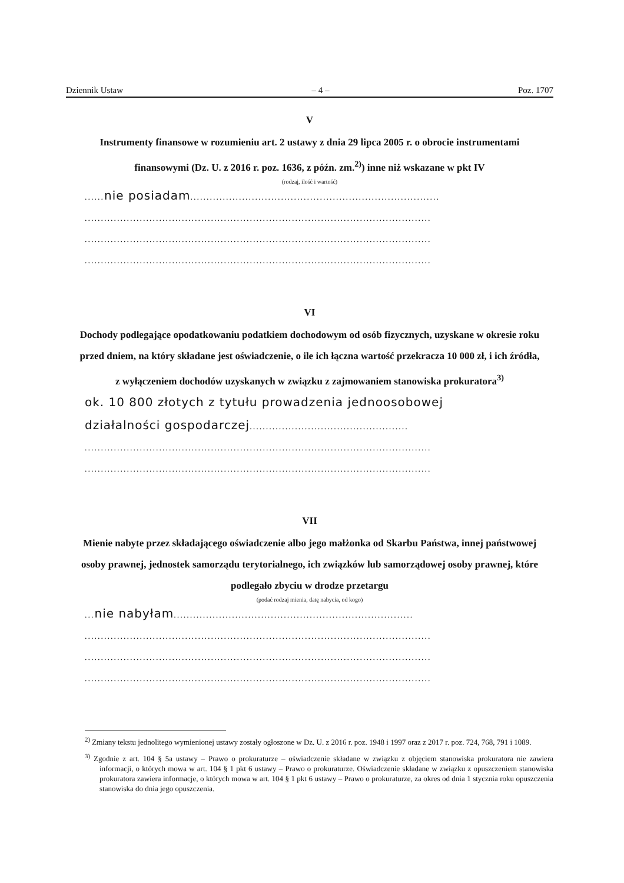Dziennik Ustaw – 4 – Poz. 1707
V
Instrumenty finansowe w rozumieniu art. 2 ustawy z dnia 29 lipca 2005 r. o obrocie instrumentami finansowymi (Dz. U. z 2016 r. poz. 1636, z późn. zm.<sup>2)</sup>) inne niż wskazane w pkt IV
(rodzaj, ilość i wartość)
......nie posiadam.............................................................................
...........................................................................................................
...........................................................................................................
...........................................................................................................
VI
Dochody podlegające opodatkowaniu podatkiem dochodowym od osób fizycznych, uzyskane w okresie roku przed dniem, na który składane jest oświadczenie, o ile ich łączna wartość przekracza 10 000 zł, i ich źródła, z wyłączeniem dochodów uzyskanych w związku z zajmowaniem stanowiska prokuratora<sup>3)</sup>
ok. 10 800 złotych z tytułu prowadzenia jednoosobowej
działalności gospodarczej.................................................
...........................................................................................................
...........................................................................................................
VII
Mienie nabyte przez składającego oświadczenie albo jego małżonka od Skarbu Państwa, innej państwowej osoby prawnej, jednostek samorządu terytorialnego, ich związków lub samorządowej osoby prawnej, które podlegało zbyciu w drodze przetargu
(podać rodzaj mienia, datę nabycia, od kogo)
...nie nabyłam..........................................................................
...........................................................................................................
...........................................................................................................
...........................................................................................................
<sup>2)</sup> Zmiany tekstu jednolitego wymienionej ustawy zostały ogłoszone w Dz. U. z 2016 r. poz. 1948 i 1997 oraz z 2017 r. poz. 724, 768, 791 i 1089.
<sup>3)</sup> Zgodnie z art. 104 § 5a ustawy – Prawo o prokuraturze – oświadczenie składane w związku z objęciem stanowiska prokuratora nie zawiera informacji, o których mowa w art. 104 § 1 pkt 6 ustawy – Prawo o prokuraturze. Oświadczenie składane w związku z opuszczeniem stanowiska prokuratora zawiera informacje, o których mowa w art. 104 § 1 pkt 6 ustawy – Prawo o prokuraturze, za okres od dnia 1 stycznia roku opuszczenia stanowiska do dnia jego opuszczenia.